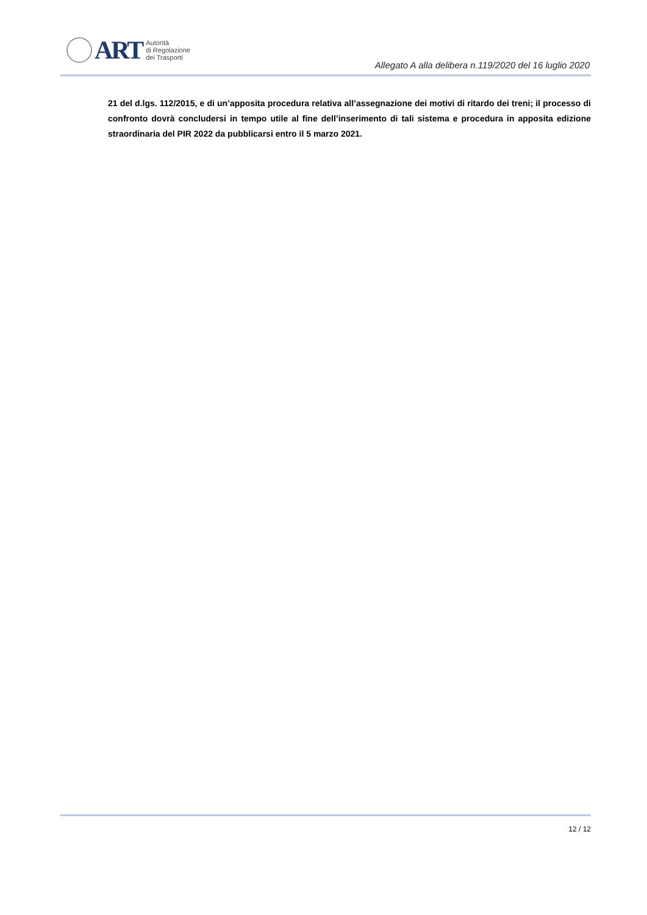ART
Autorità
di Regolazione
dei Trasporti
Allegato A alla delibera n.119/2020 del 16 luglio 2020
21 del d.lgs. 112/2015, e di un’apposita procedura relativa all’assegnazione dei motivi di ritardo dei treni; il processo di confronto dovrà concludersi in tempo utile al fine dell’inserimento di tali sistema e procedura in apposita edizione straordinaria del PIR 2022 da pubblicarsi entro il 5 marzo 2021.
12 / 12